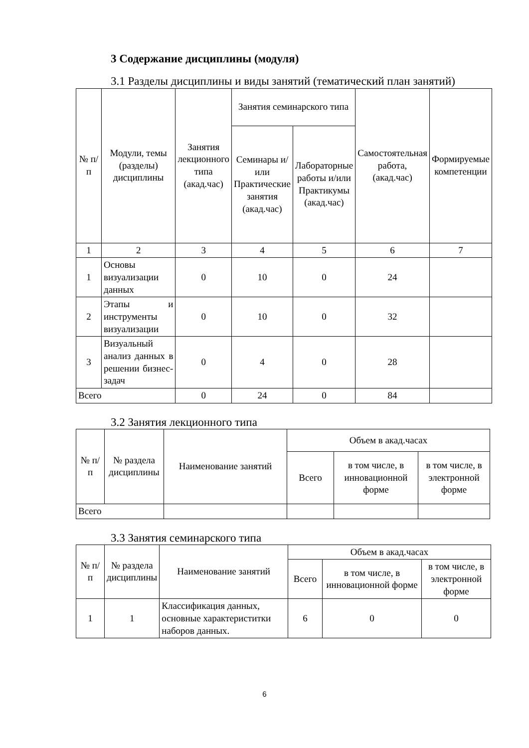3 Содержание дисциплины (модуля)
3.1 Разделы дисциплины и виды занятий (тематический план занятий)
| № п/п | Модули, темы (разделы) дисциплины | Занятия лекционного типа (акад.час) | Занятия семинарского типа | | Самостоятельная работа, (акад.час) | Формируемые компетенции |
| --- | --- | --- | --- | --- | --- | --- |
| | | | Семинары и/или Практические занятия (акад.час) | Лабораторные работы и/или Практикумы (акад.час) | | |
| 1 | 2 | 3 | 4 | 5 | 6 | 7 |
| 1 | Основы визуализации данных | 0 | 10 | 0 | 24 | |
| 2 | Этапы и инструменты визуализации | 0 | 10 | 0 | 32 | |
| 3 | Визуальный анализ данных в решении бизнес-задач | 0 | 4 | 0 | 28 | |
| Всего | | 0 | 24 | 0 | 84 | |
3.2 Занятия лекционного типа
| № п/п | № раздела дисциплины | Наименование занятий | Объем в акад.часах | | |
| --- | --- | --- | --- | --- | --- |
| | | | Всего | в том числе, в инновационной форме | в том числе, в электронной форме |
| Всего | | | | | |
3.3 Занятия семинарского типа
| № п/п | № раздела дисциплины | Наименование занятий | Объем в акад.часах | | |
| --- | --- | --- | --- | --- | --- |
| | | | Всего | в том числе, в инновационной форме | в том числе, в электронной форме |
| 1 | 1 | Классификация данных, основные характериститки наборов данных. | 6 | 0 | 0 |
6